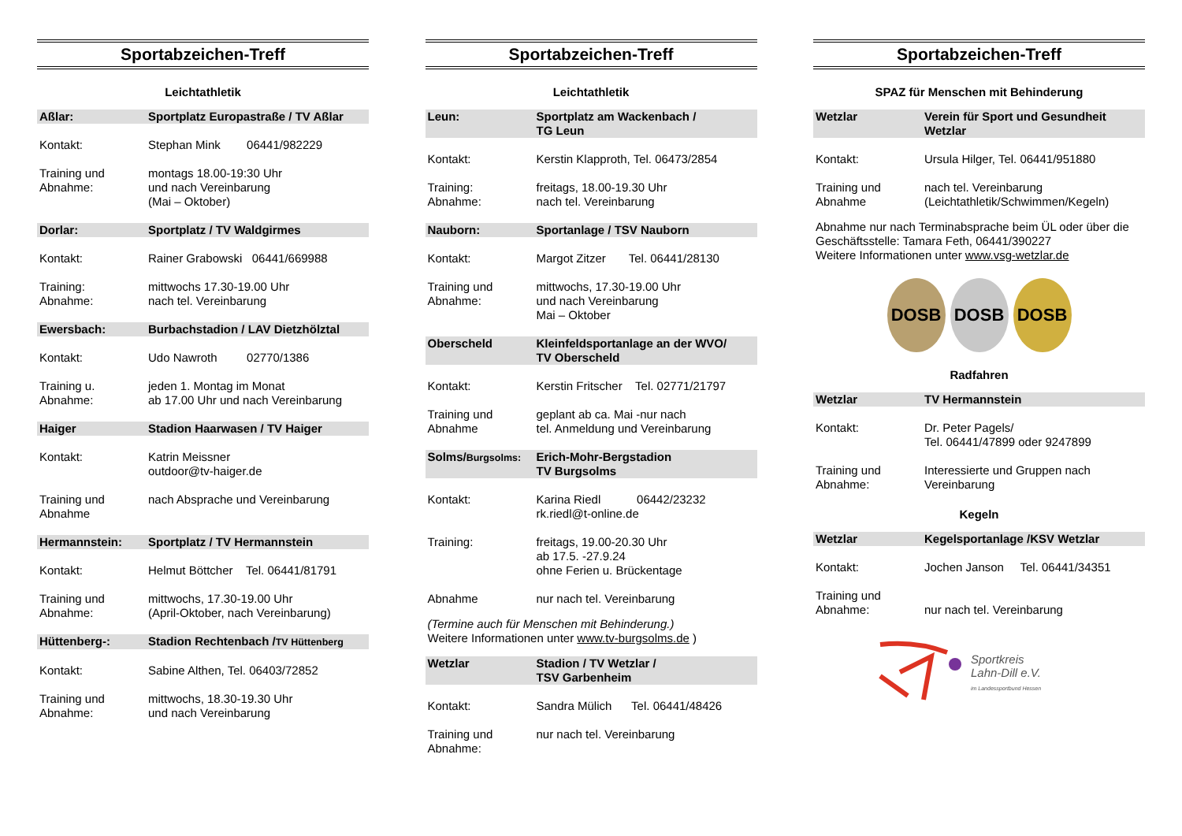Sportabzeichen-Treff
Leichtathletik
| Aßlar: | Sportplatz Europastraße / TV Aßlar |
| Kontakt: | Stephan Mink 06441/982229 |
| Training und Abnahme: | montags 18.00-19:30 Uhr und nach Vereinbarung (Mai – Oktober) |
| Dorlar: | Sportplatz / TV Waldgirmes |
| Kontakt: | Rainer Grabowski 06441/669988 |
| Training: Abnahme: | mittwochs 17.30-19.00 Uhr nach tel. Vereinbarung |
| Ewersbach: | Burbachstadion / LAV Dietzhölztal |
| Kontakt: | Udo Nawroth 02770/1386 |
| Training u. Abnahme: | jeden 1. Montag im Monat ab 17.00 Uhr und nach Vereinbarung |
| Haiger | Stadion Haarwasen / TV Haiger |
| Kontakt: | Katrin Meissner outdoor@tv-haiger.de |
| Training und Abnahme | nach Absprache und Vereinbarung |
| Hermannstein: | Sportplatz / TV Hermannstein |
| Kontakt: | Helmut Böttcher Tel. 06441/81791 |
| Training und Abnahme: | mittwochs, 17.30-19.00 Uhr (April-Oktober, nach Vereinbarung) |
| Hüttenberg-: | Stadion Rechtenbach / TV Hüttenberg |
| Kontakt: | Sabine Althen, Tel. 06403/72852 |
| Training und Abnahme: | mittwochs, 18.30-19.30 Uhr und nach Vereinbarung |
Sportabzeichen-Treff
Leichtathletik
| Leun: | Sportplatz am Wackenbach / TG Leun |
| Kontakt: | Kerstin Klapproth, Tel. 06473/2854 |
| Training: Abnahme: | freitags, 18.00-19.30 Uhr nach tel. Vereinbarung |
| Nauborn: | Sportanlage / TSV Nauborn |
| Kontakt: | Margot Zitzer Tel. 06441/28130 |
| Training und Abnahme: | mittwochs, 17.30-19.00 Uhr und nach Vereinbarung Mai – Oktober |
| Oberscheld | Kleinfeldsportanlage an der WVO/ TV Oberscheld |
| Kontakt: | Kerstin Fritscher Tel. 02771/21797 |
| Training und Abnahme | geplant ab ca. Mai -nur nach tel. Anmeldung und Vereinbarung |
| Solms/ Burgsolms: | Erich-Mohr-Bergstadion TV Burgsolms |
| Kontakt: | Karina Riedl 06442/23232 rk.riedl@t-online.de |
| Training: | freitags, 19.00-20.30 Uhr ab 17.5. -27.9.24 ohne Ferien u. Brückentage |
| Abnahme | nur nach tel. Vereinbarung |
(Termine auch für Menschen mit Behinderung.)
Weitere Informationen unter www.tv-burgsolms.de )
| Wetzlar | Stadion / TV Wetzlar / TSV Garbenheim |
| Kontakt: | Sandra Mülich Tel. 06441/48426 |
| Training und Abnahme: | nur nach tel. Vereinbarung |
Sportabzeichen-Treff
SPAZ für Menschen mit Behinderung
| Wetzlar | Verein für Sport und Gesundheit Wetzlar |
| Kontakt: | Ursula Hilger, Tel. 06441/951880 |
| Training und Abnahme | nach tel. Vereinbarung (Leichtathletik/Schwimmen/Kegeln) |
Abnahme nur nach Terminabsprache beim ÜL oder über die Geschäftsstelle: Tamara Feth, 06441/390227
Weitere Informationen unter www.vsg-wetzlar.de
DOSB DOSB DOSB
Radfahren
| Wetzlar | TV Hermannstein |
| Kontakt: | Dr. Peter Pagels/ Tel. 06441/47899 oder 9247899 |
| Training und Abnahme: | Interessierte und Gruppen nach Vereinbarung |
Kegeln
| Wetzlar | Kegelsportanlage /KSV Wetzlar |
| Kontakt: | Jochen Janson Tel. 06441/34351 |
| Training und Abnahme: | nur nach tel. Vereinbarung |
Sportkreis
Lahn-Dill e.V.
im Landessportbund Hessen